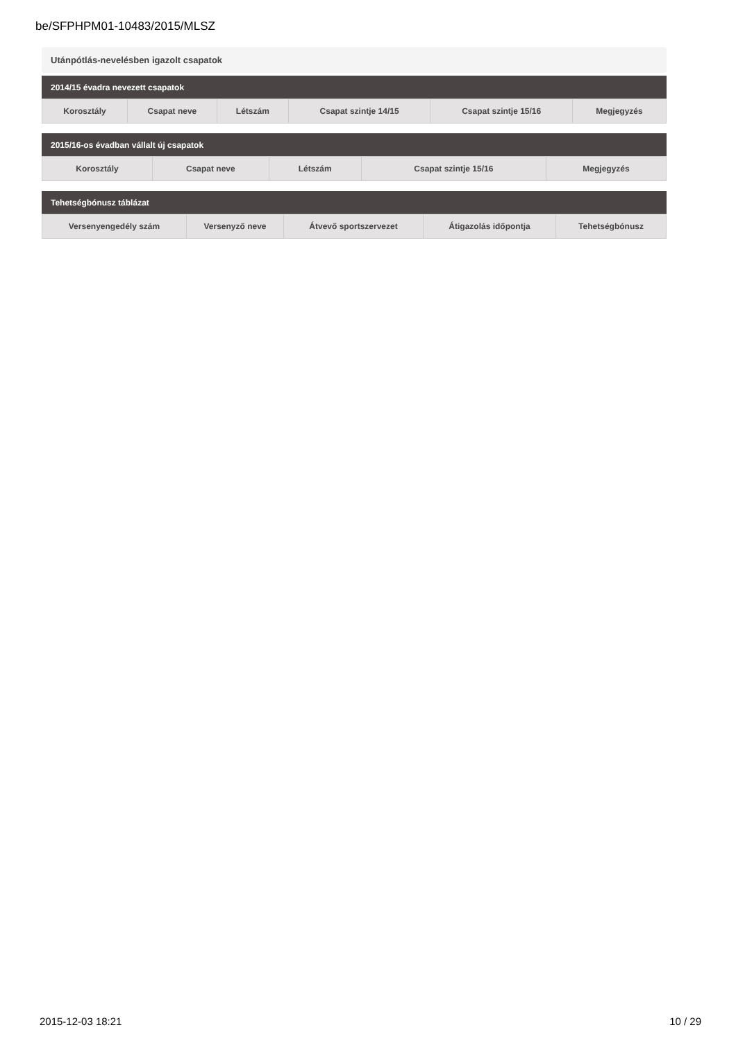be/SFPHPM01-10483/2015/MLSZ
Utánpótlás-nevelésben igazolt csapatok
2014/15 évadra nevezett csapatok
| Korosztály | Csapat neve | Létszám | Csapat szintje 14/15 | Csapat szintje 15/16 | Megjegyzés |
| --- | --- | --- | --- | --- | --- |
2015/16-os évadban vállalt új csapatok
| Korosztály | Csapat neve | Létszám | Csapat szintje 15/16 | Megjegyzés |
| --- | --- | --- | --- | --- |
Tehetségbónusz táblázat
| Versenyengedély szám | Versenyző neve | Átvevő sportszervezet | Átigazolás időpontja | Tehetségbónusz |
| --- | --- | --- | --- | --- |
2015-12-03 18:21 10 / 29